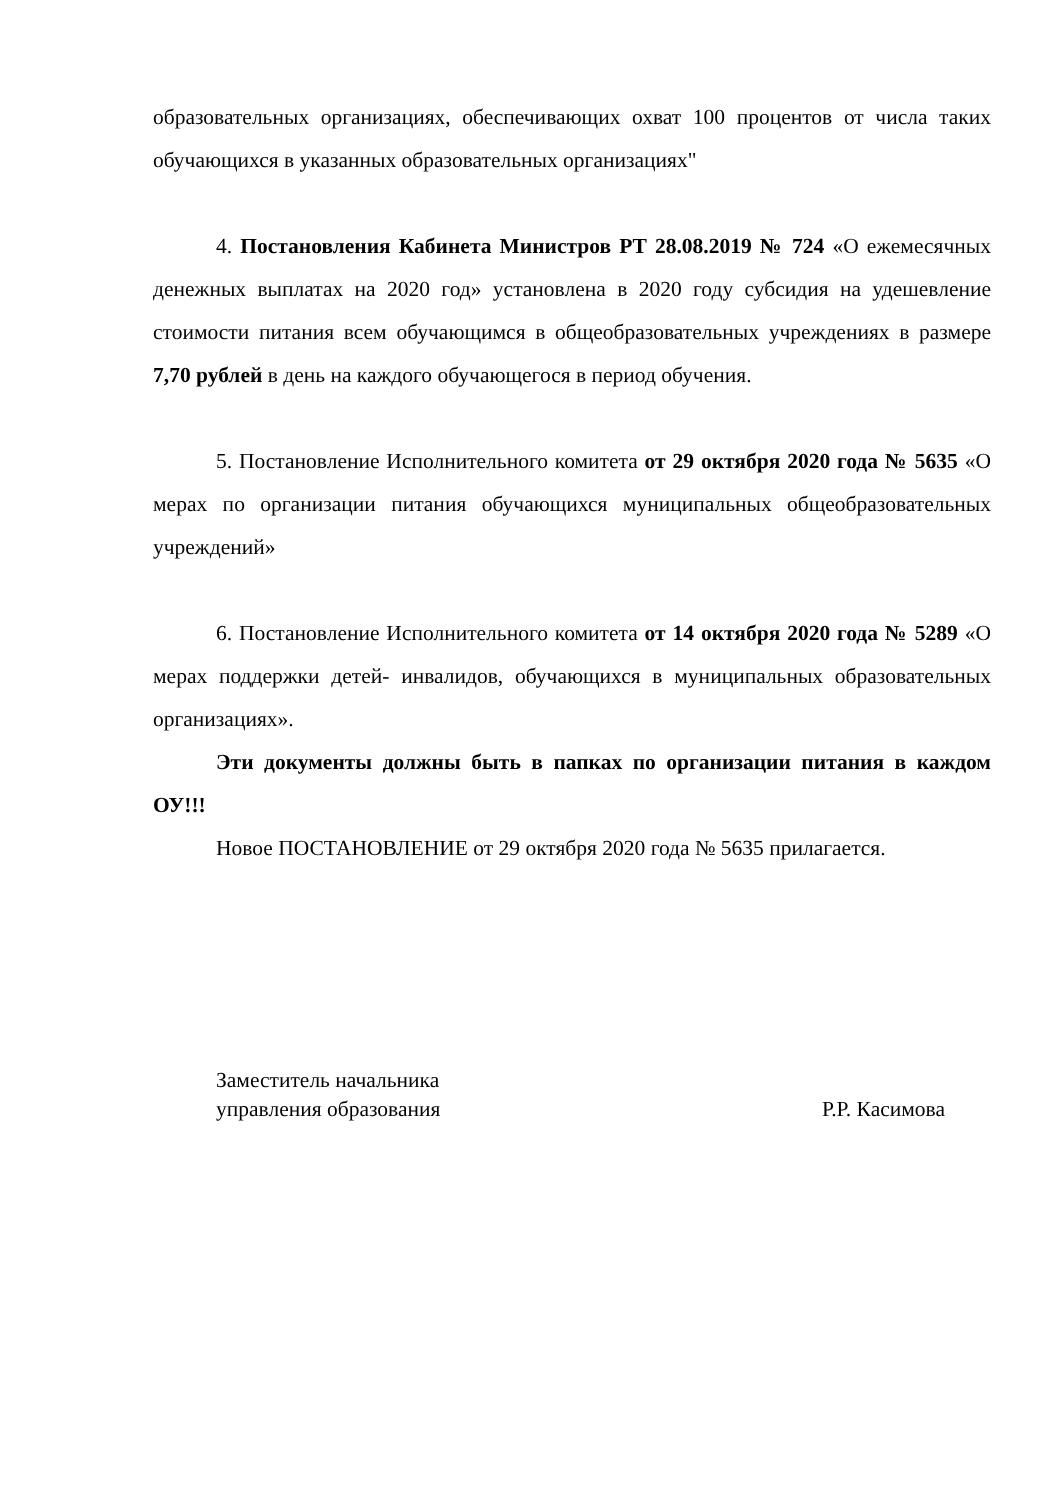образовательных организациях, обеспечивающих охват 100 процентов от числа таких обучающихся в указанных образовательных организациях"
4. Постановления Кабинета Министров РТ 28.08.2019 № 724 «О ежемесячных денежных выплатах на 2020 год» установлена в 2020 году субсидия на удешевление стоимости питания всем обучающимся в общеобразовательных учреждениях в размере 7,70 рублей в день на каждого обучающегося в период обучения.
5. Постановление Исполнительного комитета от 29 октября 2020 года № 5635 «О мерах по организации питания обучающихся муниципальных общеобразовательных учреждений»
6. Постановление Исполнительного комитета от 14 октября 2020 года № 5289 «О мерах поддержки детей- инвалидов, обучающихся в муниципальных образовательных организациях».
Эти документы должны быть в папках по организации питания в каждом ОУ!!!
Новое ПОСТАНОВЛЕНИЕ от 29 октября 2020 года № 5635 прилагается.
Заместитель начальника
управления образования
Р.Р. Касимова